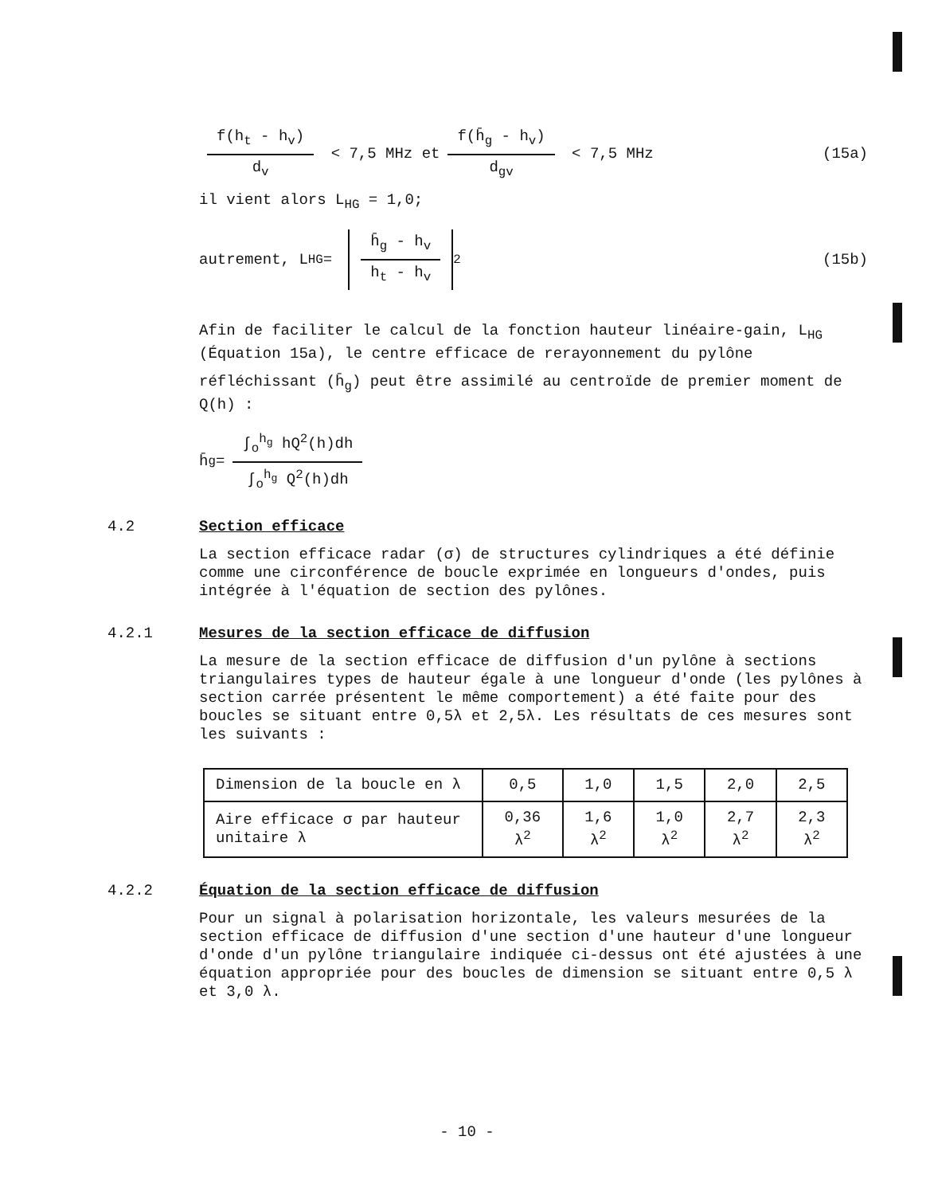f(h<sub>t</sub> - h<sub>v</sub>) d<sub>v</sub> < 7,5 MHz et f(h̄<sub>g</sub> - h<sub>v</sub>) d<sub>gv</sub> < 7,5 MHz (15a)
il vient alors L<sub>HG</sub> = 1,0;
autrement, L<sub>HG</sub> = h̄<sub>g</sub> - h<sub>v</sub> h<sub>t</sub> - h<sub>v</sub><sup>2</sup> (15b)
Afin de faciliter le calcul de la fonction hauteur linéaire-gain, L<sub>HG</sub> (Équation 15a), le centre efficace de rerayonnement du pylône
réfléchissant (h̄<sub>g</sub>) peut être assimilé au centroïde de premier moment de Q(h) :
h̄<sub>g</sub> = ∫<sub>o</sub><sup>h<sub>g</sub></sup> hQ<sup>2</sup>(h)dh ∫<sub>o</sub><sup>h<sub>g</sub></sup> Q<sup>2</sup>(h)dh
4.2 Section efficace
La section efficace radar (σ) de structures cylindriques a été définie comme une circonférence de boucle exprimée en longueurs d'ondes, puis intégrée à l'équation de section des pylônes.
4.2.1 Mesures de la section efficace de diffusion
La mesure de la section efficace de diffusion d'un pylône à sections triangulaires types de hauteur égale à une longueur d'onde (les pylônes à section carrée présentent le même comportement) a été faite pour des boucles se situant entre 0,5λ et 2,5λ. Les résultats de ces mesures sont les suivants :
| Dimension de la boucle en λ | 0,5 | 1,0 | 1,5 | 2,0 | 2,5 |
| Aire efficace σ par hauteur unitaire λ | 0,36 λ<sup>2</sup> | 1,6 λ<sup>2</sup> | 1,0 λ<sup>2</sup> | 2,7 λ<sup>2</sup> | 2,3 λ<sup>2</sup> |
4.2.2 Équation de la section efficace de diffusion
Pour un signal à polarisation horizontale, les valeurs mesurées de la section efficace de diffusion d'une section d'une hauteur d'une longueur d'onde d'un pylône triangulaire indiquée ci-dessus ont été ajustées à une équation appropriée pour des boucles de dimension se situant entre 0,5 λ et 3,0 λ.
- 10 -